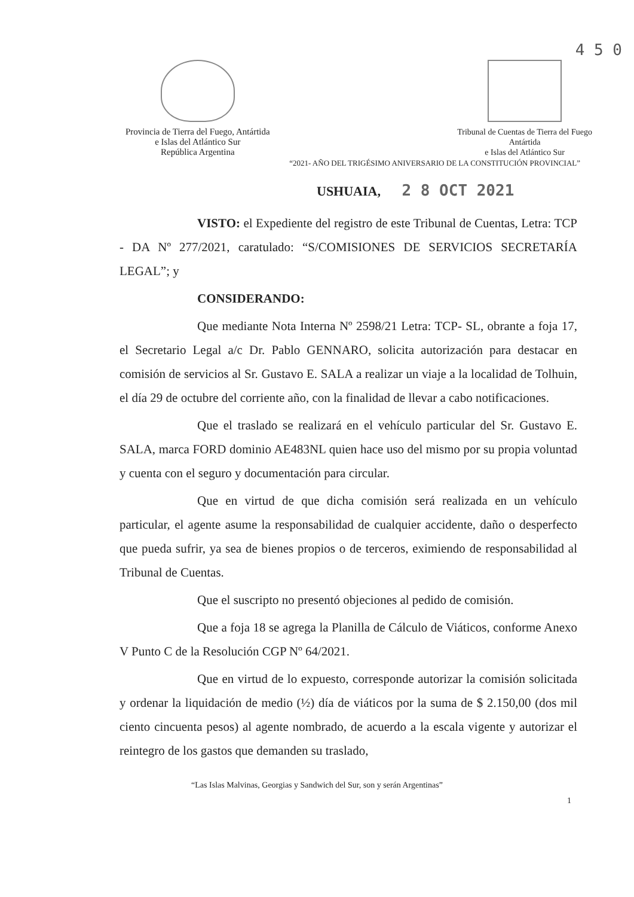4 5 0
Provincia de Tierra del Fuego, Antártida
e Islas del Atlántico Sur
República Argentina
Tribunal de Cuentas de Tierra del Fuego
Antártida
e Islas del Atlántico Sur
“2021- AÑO DEL TRIGÉSIMO ANIVERSARIO DE LA CONSTITUCIÓN PROVINCIAL”
USHUAIA, 2 8 OCT 2021
VISTO: el Expediente del registro de este Tribunal de Cuentas, Letra: TCP - DA Nº 277/2021, caratulado: “S/COMISIONES DE SERVICIOS SECRETARÍA LEGAL”; y
CONSIDERANDO:
Que mediante Nota Interna Nº 2598/21 Letra: TCP- SL, obrante a foja 17, el Secretario Legal a/c Dr. Pablo GENNARO, solicita autorización para destacar en comisión de servicios al Sr. Gustavo E. SALA a realizar un viaje a la localidad de Tolhuin, el día 29 de octubre del corriente año, con la finalidad de llevar a cabo notificaciones.
Que el traslado se realizará en el vehículo particular del Sr. Gustavo E. SALA, marca FORD dominio AE483NL quien hace uso del mismo por su propia voluntad y cuenta con el seguro y documentación para circular.
Que en virtud de que dicha comisión será realizada en un vehículo particular, el agente asume la responsabilidad de cualquier accidente, daño o desperfecto que pueda sufrir, ya sea de bienes propios o de terceros, eximiendo de responsabilidad al Tribunal de Cuentas.
Que el suscripto no presentó objeciones al pedido de comisión.
Que a foja 18 se agrega la Planilla de Cálculo de Viáticos, conforme Anexo V Punto C de la Resolución CGP Nº 64/2021.
Que en virtud de lo expuesto, corresponde autorizar la comisión solicitada y ordenar la liquidación de medio (½) día de viáticos por la suma de $ 2.150,00 (dos mil ciento cincuenta pesos) al agente nombrado, de acuerdo a la escala vigente y autorizar el reintegro de los gastos que demanden su traslado,
“Las Islas Malvinas, Georgias y Sandwich del Sur, son y serán Argentinas”
1